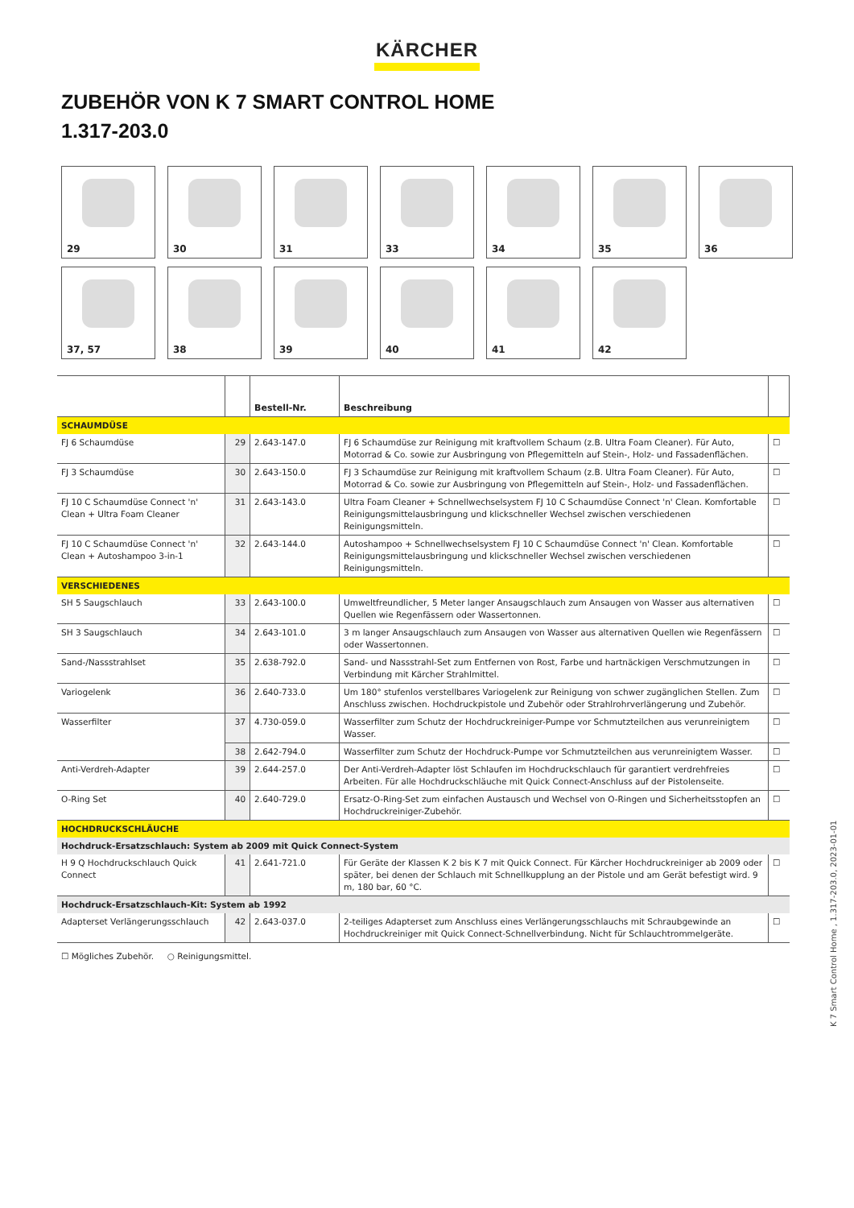KÄRCHER
ZUBEHÖR VON K 7 SMART CONTROL HOME
1.317-203.0
29
30
31
33
34
35
36
37, 57
38
39
40
41
42
| | | Bestell-Nr. | Beschreibung | |
| --- | --- | --- | --- | --- |
| SCHAUMDÜSE | | | | |
| FJ 6 Schaumdüse | 29 | 2.643-147.0 | FJ 6 Schaumdüse zur Reinigung mit kraftvollem Schaum (z.B. Ultra Foam Cleaner). Für Auto, Motorrad & Co. sowie zur Ausbringung von Pflegemitteln auf Stein-, Holz- und Fassadenflächen. | ☐ |
| FJ 3 Schaumdüse | 30 | 2.643-150.0 | FJ 3 Schaumdüse zur Reinigung mit kraftvollem Schaum (z.B. Ultra Foam Cleaner). Für Auto, Motorrad & Co. sowie zur Ausbringung von Pflegemitteln auf Stein-, Holz- und Fassadenflächen. | ☐ |
| FJ 10 C Schaumdüse Connect 'n' Clean + Ultra Foam Cleaner | 31 | 2.643-143.0 | Ultra Foam Cleaner + Schnellwechselsystem FJ 10 C Schaumdüse Connect 'n' Clean. Komfortable Reinigungsmittelausbringung und klickschneller Wechsel zwischen verschiedenen Reinigungsmitteln. | ☐ |
| FJ 10 C Schaumdüse Connect 'n' Clean + Autoshampoo 3-in-1 | 32 | 2.643-144.0 | Autoshampoo + Schnellwechselsystem FJ 10 C Schaumdüse Connect 'n' Clean. Komfortable Reinigungsmittelausbringung und klickschneller Wechsel zwischen verschiedenen Reinigungsmitteln. | ☐ |
| VERSCHIEDENES | | | | |
| SH 5 Saugschlauch | 33 | 2.643-100.0 | Umweltfreundlicher, 5 Meter langer Ansaugschlauch zum Ansaugen von Wasser aus alternativen Quellen wie Regenfässern oder Wassertonnen. | ☐ |
| SH 3 Saugschlauch | 34 | 2.643-101.0 | 3 m langer Ansaugschlauch zum Ansaugen von Wasser aus alternativen Quellen wie Regenfässern oder Wassertonnen. | ☐ |
| Sand-/Nassstrahlset | 35 | 2.638-792.0 | Sand- und Nassstrahl-Set zum Entfernen von Rost, Farbe und hartnäckigen Verschmutzungen in Verbindung mit Kärcher Strahlmittel. | ☐ |
| Variogelenk | 36 | 2.640-733.0 | Um 180° stufenlos verstellbares Variogelenk zur Reinigung von schwer zugänglichen Stellen. Zum Anschluss zwischen. Hochdruckpistole und Zubehör oder Strahlrohrverlängerung und Zubehör. | ☐ |
| Wasserfilter | 37 | 4.730-059.0 | Wasserfilter zum Schutz der Hochdruckreiniger-Pumpe vor Schmutzteilchen aus verunreinigtem Wasser. | ☐ |
| | 38 | 2.642-794.0 | Wasserfilter zum Schutz der Hochdruck-Pumpe vor Schmutzteilchen aus verunreinigtem Wasser. | ☐ |
| Anti-Verdreh-Adapter | 39 | 2.644-257.0 | Der Anti-Verdreh-Adapter löst Schlaufen im Hochdruckschlauch für garantiert verdrehfreies Arbeiten. Für alle Hochdruckschläuche mit Quick Connect-Anschluss auf der Pistolenseite. | ☐ |
| O-Ring Set | 40 | 2.640-729.0 | Ersatz-O-Ring-Set zum einfachen Austausch und Wechsel von O-Ringen und Sicherheitsstopfen an Hochdruckreiniger-Zubehör. | ☐ |
| HOCHDRUCKSCHLÄUCHE | | | | |
| Hochdruck-Ersatzschlauch: System ab 2009 mit Quick Connect-System | | | | |
| H 9 Q Hochdruckschlauch Quick Connect | 41 | 2.641-721.0 | Für Geräte der Klassen K 2 bis K 7 mit Quick Connect. Für Kärcher Hochdruckreiniger ab 2009 oder später, bei denen der Schlauch mit Schnellkupplung an der Pistole und am Gerät befestigt wird. 9 m, 180 bar, 60 °C. | ☐ |
| Hochdruck-Ersatzschlauch-Kit: System ab 1992 | | | | |
| Adapterset Verlängerungsschlauch | 42 | 2.643-037.0 | 2-teiliges Adapterset zum Anschluss eines Verlängerungsschlauchs mit Schraubgewinde an Hochdruckreiniger mit Quick Connect-Schnellverbindung. Nicht für Schlauchtrommelgeräte. | ☐ |
☐ Mögliches Zubehör. ○ Reinigungsmittel.
K 7 Smart Control Home , 1.317-203.0, 2023-01-01